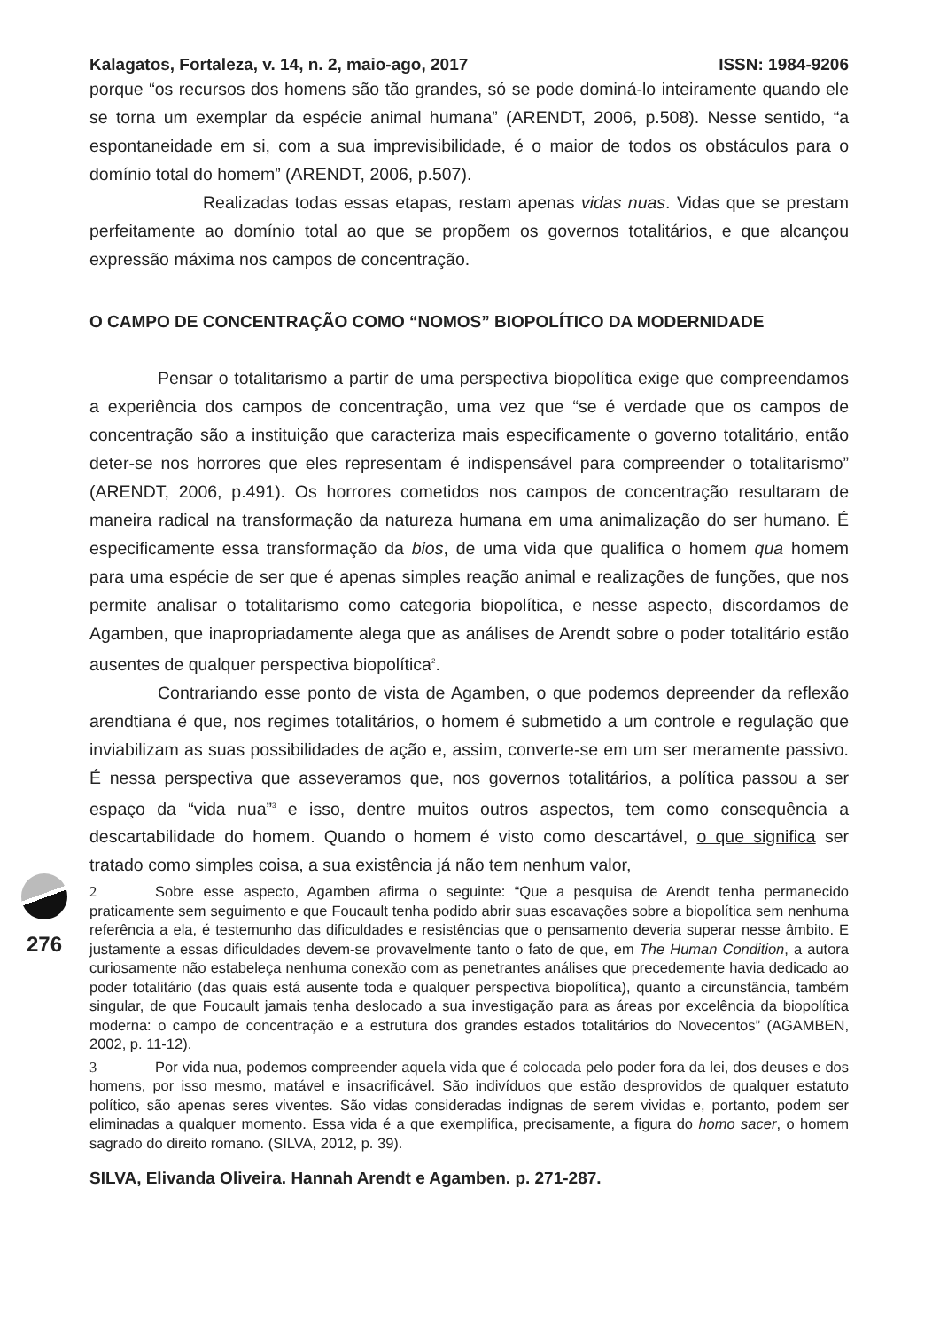Kalagatos, Fortaleza, v. 14, n. 2, maio-ago, 2017 ISSN: 1984-9206
porque “os recursos dos homens são tão grandes, só se pode dominá-lo inteiramente quando ele se torna um exemplar da espécie animal humana” (ARENDT, 2006, p.508). Nesse sentido, “a espontaneidade em si, com a sua imprevisibilidade, é o maior de todos os obstáculos para o domínio total do homem” (ARENDT, 2006, p.507).
Realizadas todas essas etapas, restam apenas vidas nuas. Vidas que se prestam perfeitamente ao domínio total ao que se propõem os governos totalitários, e que alcançou expressão máxima nos campos de concentração.
O CAMPO DE CONCENTRAÇÃO COMO “NOMOS” BIOPOLÍTICO DA MODERNIDADE
Pensar o totalitarismo a partir de uma perspectiva biopolítica exige que compreendamos a experiência dos campos de concentração, uma vez que “se é verdade que os campos de concentração são a instituição que caracteriza mais especificamente o governo totalitário, então deter-se nos horrores que eles representam é indispensável para compreender o totalitarismo” (ARENDT, 2006, p.491). Os horrores cometidos nos campos de concentração resultaram de maneira radical na transformação da natureza humana em uma animalização do ser humano. É especificamente essa transformação da bios, de uma vida que qualifica o homem qua homem para uma espécie de ser que é apenas simples reação animal e realizações de funções, que nos permite analisar o totalitarismo como categoria biopolítica, e nesse aspecto, discordamos de Agamben, que inapropriadamente alega que as análises de Arendt sobre o poder totalitário estão ausentes de qualquer perspectiva biopolítica<sup>2</sup>.
Contrariando esse ponto de vista de Agamben, o que podemos depreender da reflexão arendtiana é que, nos regimes totalitários, o homem é submetido a um controle e regulação que inviabilizam as suas possibilidades de ação e, assim, converte-se em um ser meramente passivo. É nessa perspectiva que asseveramos que, nos governos totalitários, a política passou a ser espaço da “vida nua”<sup>3</sup> e isso, dentre muitos outros aspectos, tem como consequência a descartabilidade do homem. Quando o homem é visto como descartável, o que significa ser tratado como simples coisa, a sua existência já não tem nenhum valor,
2 Sobre esse aspecto, Agamben afirma o seguinte: “Que a pesquisa de Arendt tenha permanecido praticamente sem seguimento e que Foucault tenha podido abrir suas escavações sobre a biopolítica sem nenhuma referência a ela, é testemunho das dificuldades e resistências que o pensamento deveria superar nesse âmbito. E justamente a essas dificuldades devem-se provavelmente tanto o fato de que, em The Human Condition, a autora curiosamente não estabeleça nenhuma conexão com as penetrantes análises que precedemente havia dedicado ao poder totalitário (das quais está ausente toda e qualquer perspectiva biopolítica), quanto a circunstância, também singular, de que Foucault jamais tenha deslocado a sua investigação para as áreas por excelência da biopolítica moderna: o campo de concentração e a estrutura dos grandes estados totalitários do Novecentos” (AGAMBEN, 2002, p. 11-12).
3 Por vida nua, podemos compreender aquela vida que é colocada pelo poder fora da lei, dos deuses e dos homens, por isso mesmo, matável e insacrificável. São indivíduos que estão desprovidos de qualquer estatuto político, são apenas seres viventes. São vidas consideradas indignas de serem vividas e, portanto, podem ser eliminadas a qualquer momento. Essa vida é a que exemplifica, precisamente, a figura do homo sacer, o homem sagrado do direito romano. (SILVA, 2012, p. 39).
SILVA, Elivanda Oliveira. Hannah Arendt e Agamben. p. 271-287.
276